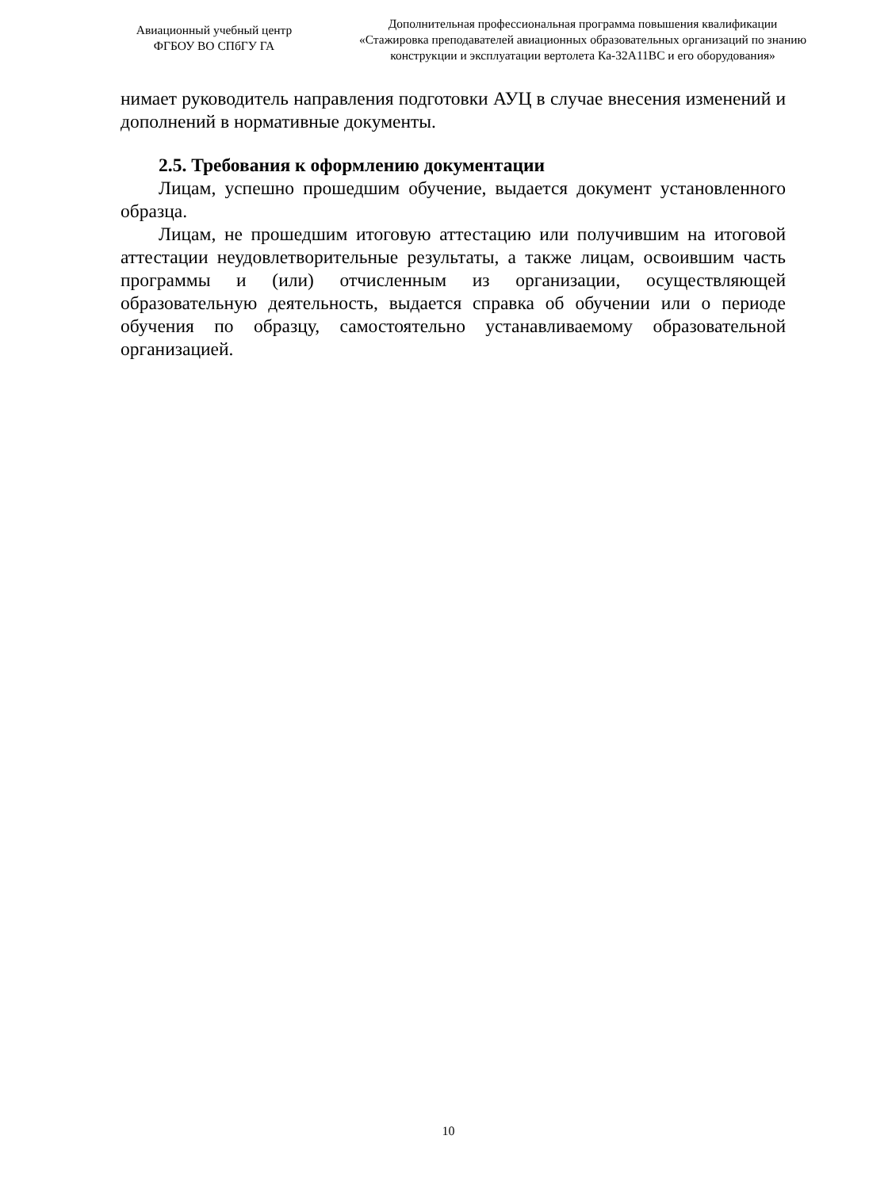Авиационный учебный центр
ФГБОУ ВО СПбГУ ГА
Дополнительная профессиональная программа повышения квалификации
«Стажировка преподавателей авиационных образовательных организаций по знанию конструкции и эксплуатации вертолета Ка-32А11ВС и его оборудования»
нимает руководитель направления подготовки АУЦ в случае внесения изменений и дополнений в нормативные документы.
2.5. Требования к оформлению документации
Лицам, успешно прошедшим обучение, выдается документ установленного образца.
Лицам, не прошедшим итоговую аттестацию или получившим на итоговой аттестации неудовлетворительные результаты, а также лицам, освоившим часть программы и (или) отчисленным из организации, осуществляющей образовательную деятельность, выдается справка об обучении или о периоде обучения по образцу, самостоятельно устанавливаемому образовательной организацией.
10